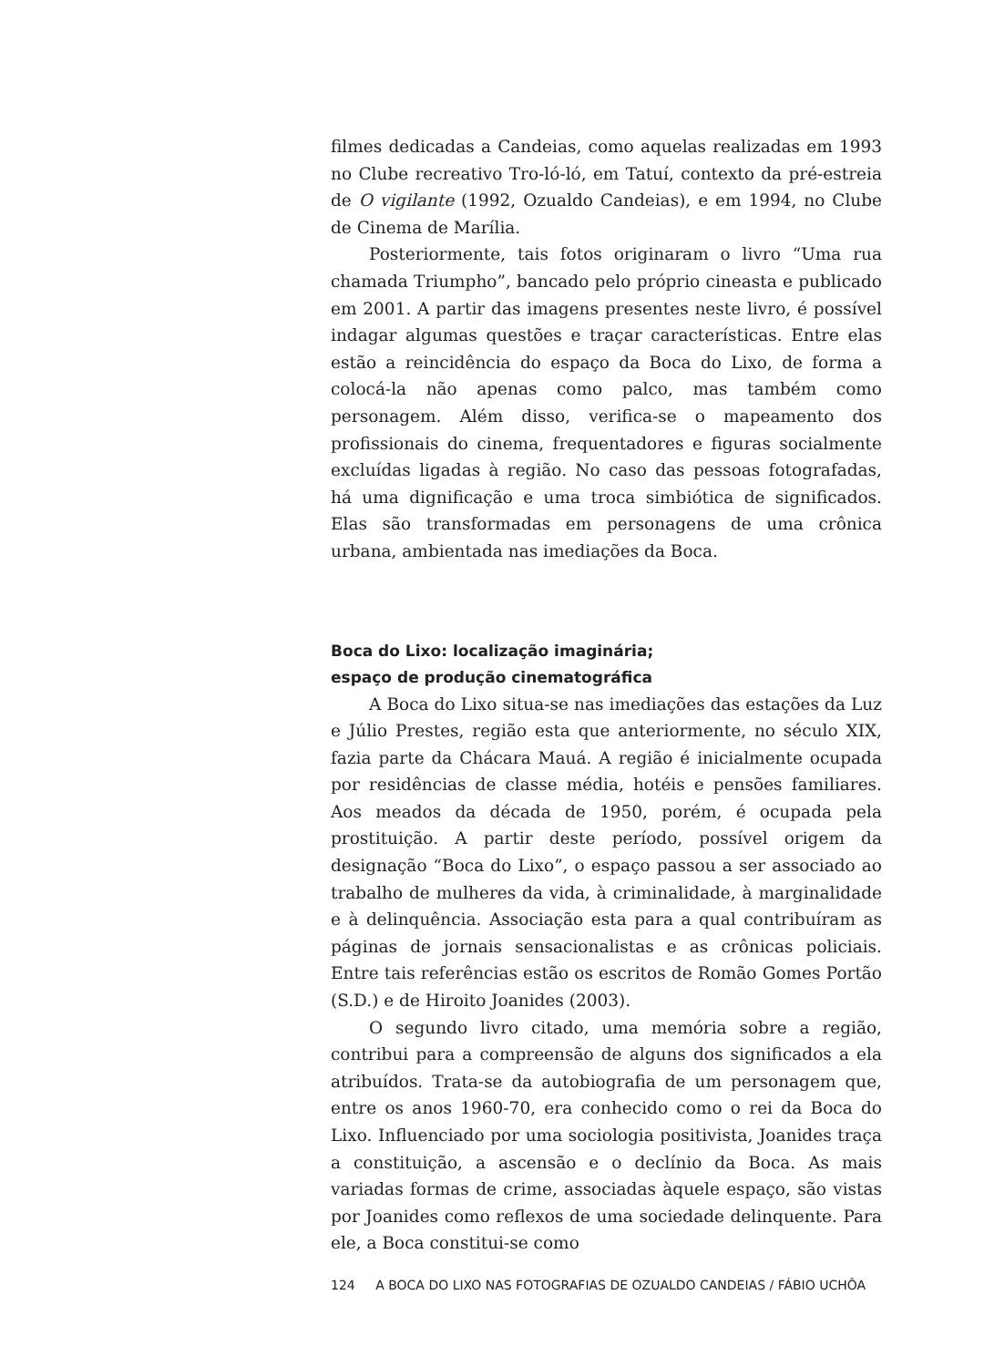filmes dedicadas a Candeias, como aquelas realizadas em 1993 no Clube recreativo Tro-ló-ló, em Tatuí, contexto da pré-estreia de O vigilante (1992, Ozualdo Candeias), e em 1994, no Clube de Cinema de Marília.
Posteriormente, tais fotos originaram o livro “Uma rua chamada Triumpho”, bancado pelo próprio cineasta e publicado em 2001. A partir das imagens presentes neste livro, é possível indagar algumas questões e traçar características. Entre elas estão a reincidência do espaço da Boca do Lixo, de forma a colocá-la não apenas como palco, mas também como personagem. Além disso, verifica-se o mapeamento dos profissionais do cinema, frequentadores e figuras socialmente excluídas ligadas à região. No caso das pessoas fotografadas, há uma dignificação e uma troca simbiótica de significados. Elas são transformadas em personagens de uma crônica urbana, ambientada nas imediações da Boca.
Boca do Lixo: localização imaginária;
espaço de produção cinematográfica
A Boca do Lixo situa-se nas imediações das estações da Luz e Júlio Prestes, região esta que anteriormente, no século XIX, fazia parte da Chácara Mauá. A região é inicialmente ocupada por residências de classe média, hotéis e pensões familiares. Aos meados da década de 1950, porém, é ocupada pela prostituição. A partir deste período, possível origem da designação “Boca do Lixo”, o espaço passou a ser associado ao trabalho de mulheres da vida, à criminalidade, à marginalidade e à delinquência. Associação esta para a qual contribuíram as páginas de jornais sensacionalistas e as crônicas policiais. Entre tais referências estão os escritos de Romão Gomes Portão (S.D.) e de Hiroito Joanides (2003).
O segundo livro citado, uma memória sobre a região, contribui para a compreensão de alguns dos significados a ela atribuídos. Trata-se da autobiografia de um personagem que, entre os anos 1960-70, era conhecido como o rei da Boca do Lixo. Influenciado por uma sociologia positivista, Joanides traça a constituição, a ascensão e o declínio da Boca. As mais variadas formas de crime, associadas àquele espaço, são vistas por Joanides como reflexos de uma sociedade delinquente. Para ele, a Boca constitui-se como
124 A BOCA DO LIXO NAS FOTOGRAFIAS DE OZUALDO CANDEIAS / FÁBIO UCHÔA